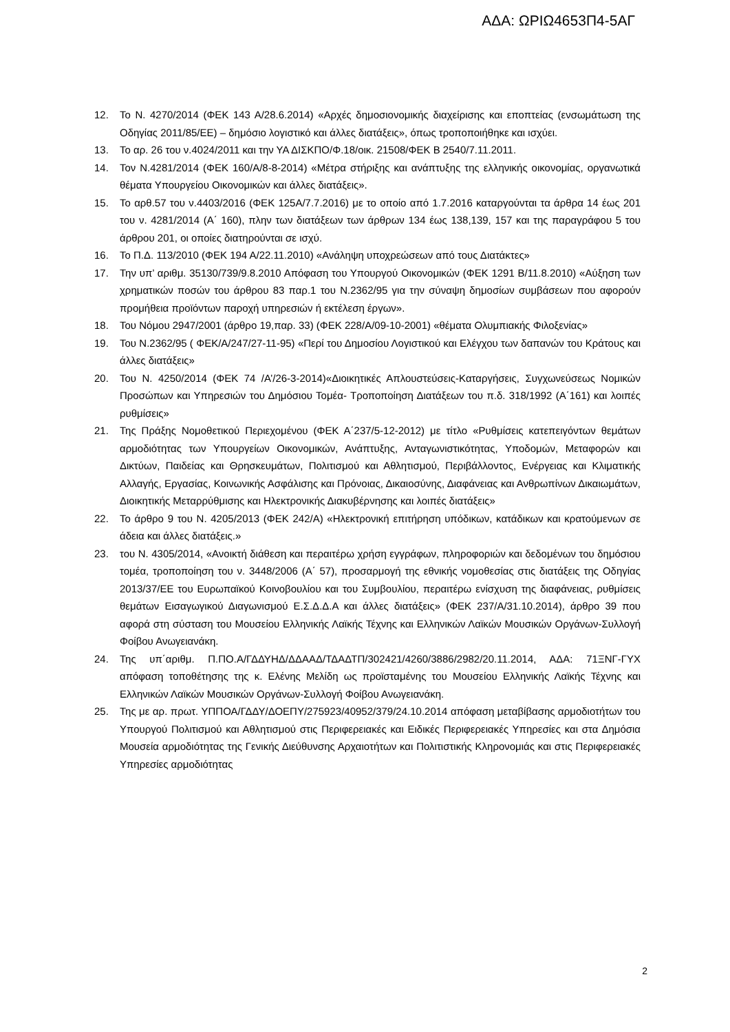ΑΔΑ: ΩΡΙΩ4653Π4-5ΑΓ
12. Το Ν. 4270/2014 (ΦΕΚ 143 Α/28.6.2014) «Αρχές δημοσιονομικής διαχείρισης και εποπτείας (ενσωμάτωση της Οδηγίας 2011/85/ΕΕ) – δημόσιο λογιστικό και άλλες διατάξεις», όπως τροποποιήθηκε και ισχύει.
13. Το αρ. 26 του ν.4024/2011 και την ΥΑ ΔΙΣΚΠΟ/Φ.18/οικ. 21508/ΦΕΚ Β 2540/7.11.2011.
14. Τον Ν.4281/2014 (ΦΕΚ 160/Α/8-8-2014) «Μέτρα στήριξης και ανάπτυξης της ελληνικής οικονομίας, οργανωτικά θέματα Υπουργείου Οικονομικών και άλλες διατάξεις».
15. Το αρθ.57 του ν.4403/2016 (ΦΕΚ 125Α/7.7.2016) με το οποίο από 1.7.2016 καταργούνται τα άρθρα 14 έως 201 του ν. 4281/2014 (Α΄ 160), πλην των διατάξεων των άρθρων 134 έως 138,139, 157 και της παραγράφου 5 του άρθρου 201, οι οποίες διατηρούνται σε ισχύ.
16. Το Π.Δ. 113/2010 (ΦΕΚ 194 Α/22.11.2010) «Ανάληψη υποχρεώσεων από τους Διατάκτες»
17. Την υπ’ αριθμ. 35130/739/9.8.2010 Απόφαση του Υπουργού Οικονομικών (ΦΕΚ 1291 Β/11.8.2010) «Αύξηση των χρηματικών ποσών του άρθρου 83 παρ.1 του Ν.2362/95 για την σύναψη δημοσίων συμβάσεων που αφορούν προμήθεια προϊόντων παροχή υπηρεσιών ή εκτέλεση έργων».
18. Του Νόμου 2947/2001 (άρθρο 19,παρ. 33) (ΦΕΚ 228/Α/09-10-2001) «θέματα Ολυμπιακής Φιλοξενίας»
19. Του Ν.2362/95 ( ΦΕΚ/Α/247/27-11-95) «Περί του Δημοσίου Λογιστικού και Ελέγχου των δαπανών του Κράτους και άλλες διατάξεις»
20. Του Ν. 4250/2014 (ΦΕΚ 74 /Α’/26-3-2014)«Διοικητικές Απλουστεύσεις-Καταργήσεις, Συγχωνεύσεως Νομικών Προσώπων και Υπηρεσιών του Δημόσιου Τομέα- Τροποποίηση Διατάξεων του π.δ. 318/1992 (Α΄161) και λοιπές ρυθμίσεις»
21. Της Πράξης Νομοθετικού Περιεχομένου (ΦΕΚ Α΄237/5-12-2012) με τίτλο «Ρυθμίσεις κατεπειγόντων θεμάτων αρμοδιότητας των Υπουργείων Οικονομικών, Ανάπτυξης, Ανταγωνιστικότητας, Υποδομών, Μεταφορών και Δικτύων, Παιδείας και Θρησκευμάτων, Πολιτισμού και Αθλητισμού, Περιβάλλοντος, Ενέργειας και Κλιματικής Αλλαγής, Εργασίας, Κοινωνικής Ασφάλισης και Πρόνοιας, Δικαιοσύνης, Διαφάνειας και Ανθρωπίνων Δικαιωμάτων, Διοικητικής Μεταρρύθμισης και Ηλεκτρονικής Διακυβέρνησης και λοιπές διατάξεις»
22. Το άρθρο 9 του Ν. 4205/2013 (ΦΕΚ 242/Α) «Ηλεκτρονική επιτήρηση υπόδικων, κατάδικων και κρατούμενων σε άδεια και άλλες διατάξεις.»
23. του Ν. 4305/2014, «Ανοικτή διάθεση και περαιτέρω χρήση εγγράφων, πληροφοριών και δεδομένων του δημόσιου τομέα, τροποποίηση του ν. 3448/2006 (Α΄ 57), προσαρμογή της εθνικής νομοθεσίας στις διατάξεις της Οδηγίας 2013/37/ΕΕ του Ευρωπαϊκού Κοινοβουλίου και του Συμβουλίου, περαιτέρω ενίσχυση της διαφάνειας, ρυθμίσεις θεμάτων Εισαγωγικού Διαγωνισμού Ε.Σ.Δ.Δ.Α και άλλες διατάξεις» (ΦΕΚ 237/Α/31.10.2014), άρθρο 39 που αφορά στη σύσταση του Μουσείου Ελληνικής Λαϊκής Τέχνης και Ελληνικών Λαϊκών Μουσικών Οργάνων-Συλλογή Φοίβου Ανωγειανάκη.
24. Της υπ΄αριθμ. Π.ΠΟ.Α/ΓΔΔΥΗΔ/ΔΔΑΑΔ/ΤΔΑΔΤΠ/302421/4260/3886/2982/20.11.2014, ΑΔΑ: 71ΞΝΓ-ΓΥΧ απόφαση τοποθέτησης της κ. Ελένης Μελίδη ως προϊσταμένης του Μουσείου Ελληνικής Λαϊκής Τέχνης και Ελληνικών Λαϊκών Μουσικών Οργάνων-Συλλογή Φοίβου Ανωγειανάκη.
25. Της με αρ. πρωτ. ΥΠΠΟΑ/ΓΔΔΥ/ΔΟΕΠΥ/275923/40952/379/24.10.2014 απόφαση μεταβίβασης αρμοδιοτήτων του Υπουργού Πολιτισμού και Αθλητισμού στις Περιφερειακές και Ειδικές Περιφερειακές Υπηρεσίες και στα Δημόσια Μουσεία αρμοδιότητας της Γενικής Διεύθυνσης Αρχαιοτήτων και Πολιτιστικής Κληρονομιάς και στις Περιφερειακές Υπηρεσίες αρμοδιότητας
2